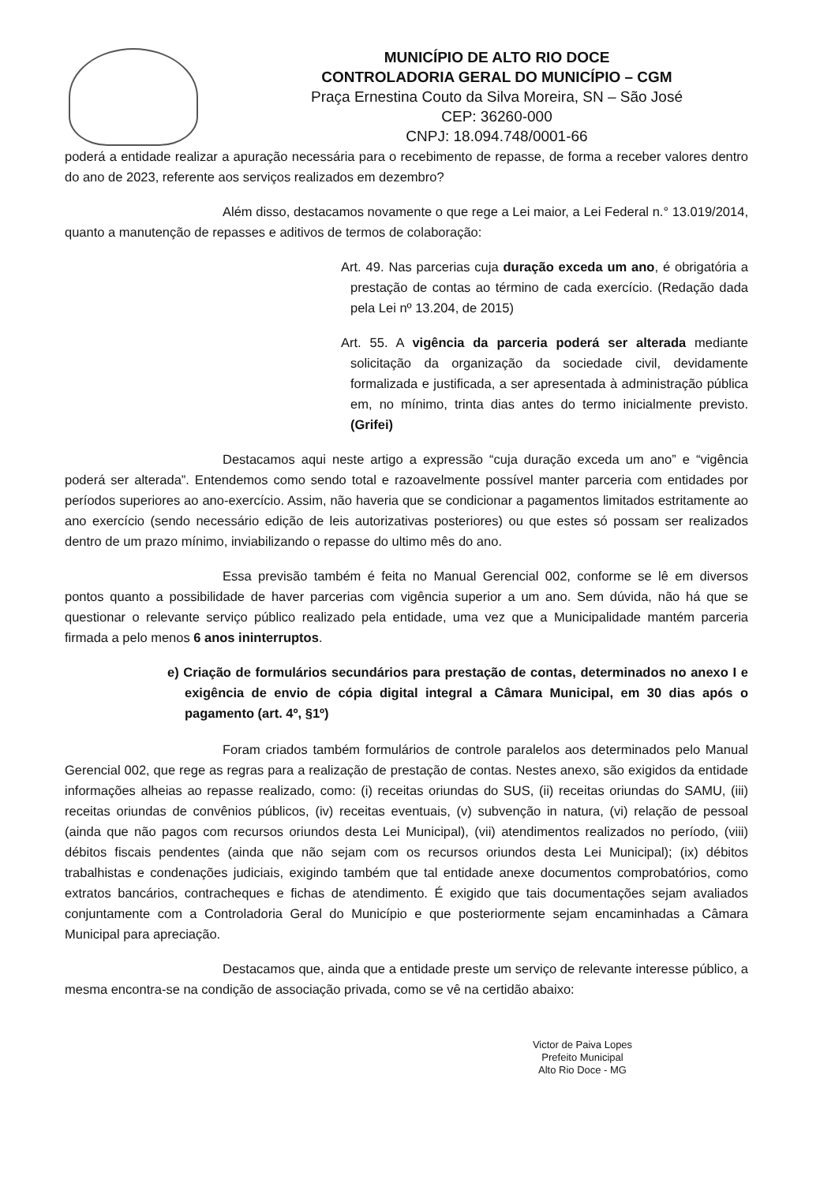MUNICÍPIO DE ALTO RIO DOCE
CONTROLADORIA GERAL DO MUNICÍPIO – CGM
Praça Ernestina Couto da Silva Moreira, SN – São José
CEP: 36260-000
CNPJ: 18.094.748/0001-66
poderá a entidade realizar a apuração necessária para o recebimento de repasse, de forma a receber valores dentro do ano de 2023, referente aos serviços realizados em dezembro?
Além disso, destacamos novamente o que rege a Lei maior, a Lei Federal n.° 13.019/2014, quanto a manutenção de repasses e aditivos de termos de colaboração:
Art. 49. Nas parcerias cuja duração exceda um ano, é obrigatória a prestação de contas ao término de cada exercício. (Redação dada pela Lei nº 13.204, de 2015)
Art. 55. A vigência da parceria poderá ser alterada mediante solicitação da organização da sociedade civil, devidamente formalizada e justificada, a ser apresentada à administração pública em, no mínimo, trinta dias antes do termo inicialmente previsto. (Grifei)
Destacamos aqui neste artigo a expressão “cuja duração exceda um ano” e “vigência poderá ser alterada”. Entendemos como sendo total e razoavelmente possível manter parceria com entidades por períodos superiores ao ano-exercício. Assim, não haveria que se condicionar a pagamentos limitados estritamente ao ano exercício (sendo necessário edição de leis autorizativas posteriores) ou que estes só possam ser realizados dentro de um prazo mínimo, inviabilizando o repasse do ultimo mês do ano.
Essa previsão também é feita no Manual Gerencial 002, conforme se lê em diversos pontos quanto a possibilidade de haver parcerias com vigência superior a um ano. Sem dúvida, não há que se questionar o relevante serviço público realizado pela entidade, uma vez que a Municipalidade mantém parceria firmada a pelo menos 6 anos ininterruptos.
e) Criação de formulários secundários para prestação de contas, determinados no anexo I e exigência de envio de cópia digital integral a Câmara Municipal, em 30 dias após o pagamento (art. 4º, §1º)
Foram criados também formulários de controle paralelos aos determinados pelo Manual Gerencial 002, que rege as regras para a realização de prestação de contas. Nestes anexo, são exigidos da entidade informações alheias ao repasse realizado, como: (i) receitas oriundas do SUS, (ii) receitas oriundas do SAMU, (iii) receitas oriundas de convênios públicos, (iv) receitas eventuais, (v) subvenção in natura, (vi) relação de pessoal (ainda que não pagos com recursos oriundos desta Lei Municipal), (vii) atendimentos realizados no período, (viii) débitos fiscais pendentes (ainda que não sejam com os recursos oriundos desta Lei Municipal); (ix) débitos trabalhistas e condenações judiciais, exigindo também que tal entidade anexe documentos comprobatórios, como extratos bancários, contracheques e fichas de atendimento. É exigido que tais documentações sejam avaliados conjuntamente com a Controladoria Geral do Município e que posteriormente sejam encaminhadas a Câmara Municipal para apreciação.
Destacamos que, ainda que a entidade preste um serviço de relevante interesse público, a mesma encontra-se na condição de associação privada, como se vê na certidão abaixo:
Victor de Paiva Lopes
Prefeito Municipal
Alto Rio Doce - MG